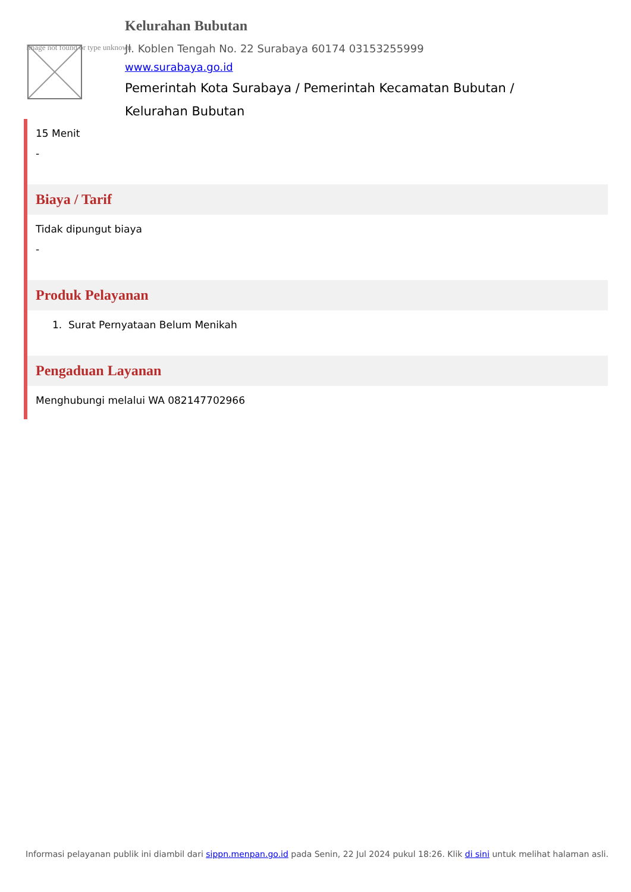Image not found or type unknown
Kelurahan Bubutan
Jl. Koblen Tengah No. 22 Surabaya 60174 03153255999
www.surabaya.go.id
Pemerintah Kota Surabaya / Pemerintah Kecamatan Bubutan / Kelurahan Bubutan
15 Menit
-
Biaya / Tarif
Tidak dipungut biaya
-
Produk Pelayanan
1. Surat Pernyataan Belum Menikah
Pengaduan Layanan
Menghubungi melalui WA 082147702966
Informasi pelayanan publik ini diambil dari sippn.menpan.go.id pada Senin, 22 Jul 2024 pukul 18:26. Klik di sini untuk melihat halaman asli.